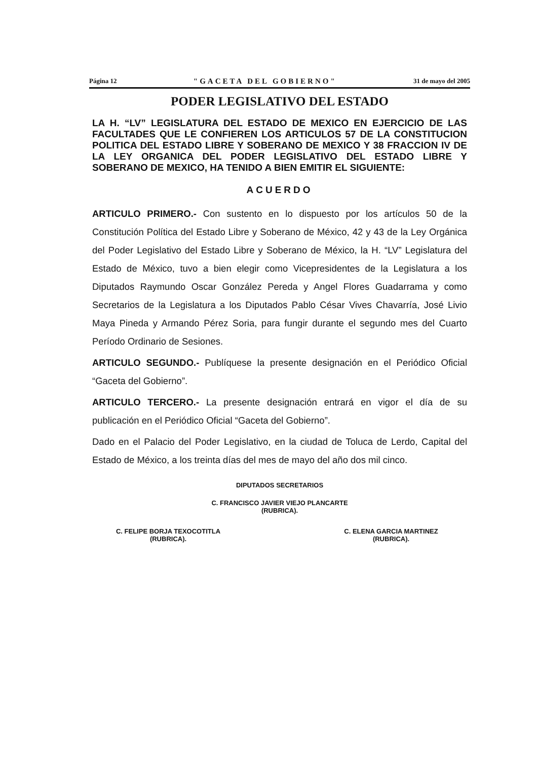Página 12 "GACETA DEL GOBIERNO" 31 de mayo del 2005
PODER LEGISLATIVO DEL ESTADO
LA H. “LV” LEGISLATURA DEL ESTADO DE MEXICO EN EJERCICIO DE LAS FACULTADES QUE LE CONFIEREN LOS ARTICULOS 57 DE LA CONSTITUCION POLITICA DEL ESTADO LIBRE Y SOBERANO DE MEXICO Y 38 FRACCION IV DE LA LEY ORGANICA DEL PODER LEGISLATIVO DEL ESTADO LIBRE Y SOBERANO DE MEXICO, HA TENIDO A BIEN EMITIR EL SIGUIENTE:
ACUERDO
ARTICULO PRIMERO.- Con sustento en lo dispuesto por los artículos 50 de la Constitución Política del Estado Libre y Soberano de México, 42 y 43 de la Ley Orgánica del Poder Legislativo del Estado Libre y Soberano de México, la H. “LV” Legislatura del Estado de México, tuvo a bien elegir como Vicepresidentes de la Legislatura a los Diputados Raymundo Oscar González Pereda y Angel Flores Guadarrama y como Secretarios de la Legislatura a los Diputados Pablo César Vives Chavarría, José Livio Maya Pineda y Armando Pérez Soria, para fungir durante el segundo mes del Cuarto Período Ordinario de Sesiones.
ARTICULO SEGUNDO.- Publíquese la presente designación en el Periódico Oficial “Gaceta del Gobierno”.
ARTICULO TERCERO.- La presente designación entrará en vigor el día de su publicación en el Periódico Oficial “Gaceta del Gobierno”.
Dado en el Palacio del Poder Legislativo, en la ciudad de Toluca de Lerdo, Capital del Estado de México, a los treinta días del mes de mayo del año dos mil cinco.
DIPUTADOS SECRETARIOS
C. FRANCISCO JAVIER VIEJO PLANCARTE
(RUBRICA).
C. FELIPE BORJA TEXOCOTITLA
(RUBRICA).
C. ELENA GARCIA MARTINEZ
(RUBRICA).